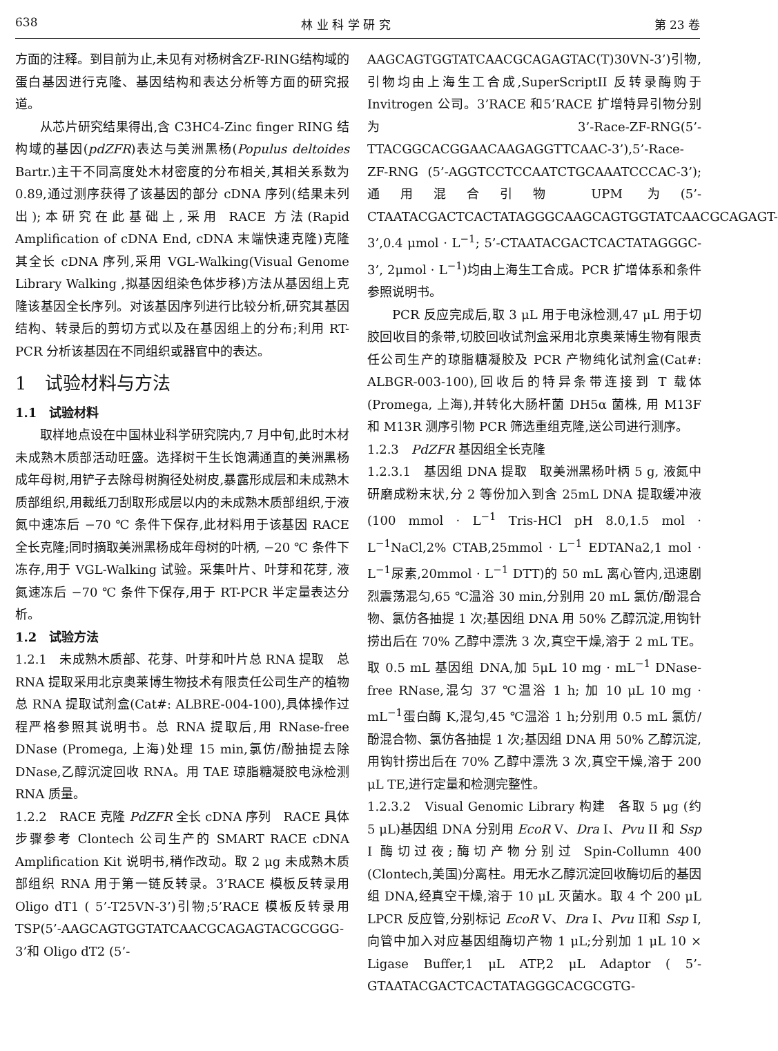638 林 业 科 学 研 究 第 23 卷
方面的注释。到目前为止,未见有对杨树含ZF-RING结构域的蛋白基因进行克隆、基因结构和表达分析等方面的研究报道。
从芯片研究结果得出,含 C3HC4-Zinc finger RING 结构域的基因(pdZFR)表达与美洲黑杨(Populus deltoides Bartr.)主干不同高度处木材密度的分布相关,其相关系数为 0.89,通过测序获得了该基因的部分 cDNA 序列(结果未列出);本研究在此基础上,采用 RACE 方法(Rapid Amplification of cDNA End, cDNA 末端快速克隆)克隆其全长 cDNA 序列,采用 VGL-Walking(Visual Genome Library Walking ,拟基因组染色体步移)方法从基因组上克隆该基因全长序列。对该基因序列进行比较分析,研究其基因结构、转录后的剪切方式以及在基因组上的分布;利用 RT-PCR 分析该基因在不同组织或器官中的表达。
1　试验材料与方法
1.1　试验材料
取样地点设在中国林业科学研究院内,7 月中旬,此时木材未成熟木质部活动旺盛。选择树干生长饱满通直的美洲黑杨成年母树,用铲子去除母树胸径处树皮,暴露形成层和未成熟木质部组织,用裁纸刀刮取形成层以内的未成熟木质部组织,于液氮中速冻后 −70 ℃ 条件下保存,此材料用于该基因 RACE 全长克隆;同时摘取美洲黑杨成年母树的叶柄, −20 ℃ 条件下冻存,用于 VGL-Walking 试验。采集叶片、叶芽和花芽, 液氮速冻后 −70 ℃ 条件下保存,用于 RT-PCR 半定量表达分析。
1.2　试验方法
1.2.1　未成熟木质部、花芽、叶芽和叶片总 RNA 提取　总 RNA 提取采用北京奥莱博生物技术有限责任公司生产的植物总 RNA 提取试剂盒(Cat#: ALBRE-004-100),具体操作过程严格参照其说明书。总 RNA 提取后,用 RNase-free DNase (Promega, 上海)处理 15 min,氯仿/酚抽提去除 DNase,乙醇沉淀回收 RNA。用 TAE 琼脂糖凝胶电泳检测 RNA 质量。
1.2.2　RACE 克隆 PdZFR 全长 cDNA 序列　RACE 具体步骤参考 Clontech 公司生产的 SMART RACE cDNA Amplification Kit 说明书,稍作改动。取 2 μg 未成熟木质部组织 RNA 用于第一链反转录。3’RACE 模板反转录用 Oligo dT1 ( 5’-T25VN-3’)引物;5’RACE 模板反转录用 TSP(5’-AAGCAGTGGTATCAACGCAGAGTACGCGGG-3’和 Oligo dT2 (5’-
AAGCAGTGGTATCAACGCAGAGTAC(T)30VN-3’)引物,引物均由上海生工合成,SuperScriptII 反转录酶购于 Invitrogen 公司。3’RACE 和5’RACE 扩增特异引物分别为 3’-Race-ZF-RNG(5’-TTACGGCACGGAACAAGAGGTTCAAC-3’),5’-Race-ZF-RNG (5’-AGGTCCTCCAATCTGCAAATCCCAC-3’);通用混合引物 UPM 为(5’-CTAATACGACTCACTATAGGGCAAGCAGTGGTATCAACGCAGAGT-3’,0.4 μmol · L<sup>−1</sup>; 5’-CTAATACGACTCACTATAGGGC-3’, 2μmol · L<sup>−1</sup>)均由上海生工合成。PCR 扩增体系和条件参照说明书。
PCR 反应完成后,取 3 μL 用于电泳检测,47 μL 用于切胶回收目的条带,切胶回收试剂盒采用北京奥莱博生物有限责任公司生产的琼脂糖凝胶及 PCR 产物纯化试剂盒(Cat#: ALBGR-003-100),回收后的特异条带连接到 T 载体(Promega, 上海),并转化大肠杆菌 DH5α 菌株, 用 M13F 和 M13R 测序引物 PCR 筛选重组克隆,送公司进行测序。
1.2.3　PdZFR 基因组全长克隆
1.2.3.1　基因组 DNA 提取　取美洲黑杨叶柄 5 g, 液氮中研磨成粉末状,分 2 等份加入到含 25mL DNA 提取缓冲液(100 mmol · L<sup>−1</sup> Tris-HCl pH 8.0,1.5 mol · L<sup>−1</sup>NaCl,2% CTAB,25mmol · L<sup>−1</sup> EDTANa2,1 mol · L<sup>−1</sup>尿素,20mmol · L<sup>−1</sup> DTT)的 50 mL 离心管内,迅速剧烈震荡混匀,65 ℃温浴 30 min,分别用 20 mL 氯仿/酚混合物、氯仿各抽提 1 次;基因组 DNA 用 50% 乙醇沉淀,用钩针捞出后在 70% 乙醇中漂洗 3 次,真空干燥,溶于 2 mL TE。取 0.5 mL 基因组 DNA,加 5μL 10 mg · mL<sup>−1</sup> DNase-free RNase,混匀 37 ℃温浴 1 h; 加 10 μL 10 mg · mL<sup>−1</sup>蛋白酶 K,混匀,45 ℃温浴 1 h;分别用 0.5 mL 氯仿/酚混合物、氯仿各抽提 1 次;基因组 DNA 用 50% 乙醇沉淀,用钩针捞出后在 70% 乙醇中漂洗 3 次,真空干燥,溶于 200 μL TE,进行定量和检测完整性。
1.2.3.2　Visual Genomic Library 构建　各取 5 μg (约 5 μL)基因组 DNA 分别用 EcoR V、Dra I、Pvu II 和 Ssp I 酶切过夜;酶切产物分别过 Spin-Collumn 400 (Clontech,美国)分离柱。用无水乙醇沉淀回收酶切后的基因组 DNA,经真空干燥,溶于 10 μL 灭菌水。取 4 个 200 μL LPCR 反应管,分别标记 EcoR V、Dra I、Pvu II和 Ssp I,向管中加入对应基因组酶切产物 1 μL;分别加 1 μL 10 × Ligase Buffer,1 μL ATP,2 μL Adaptor ( 5’-GTAATACGACTCACTATAGGGCACGCGTG-